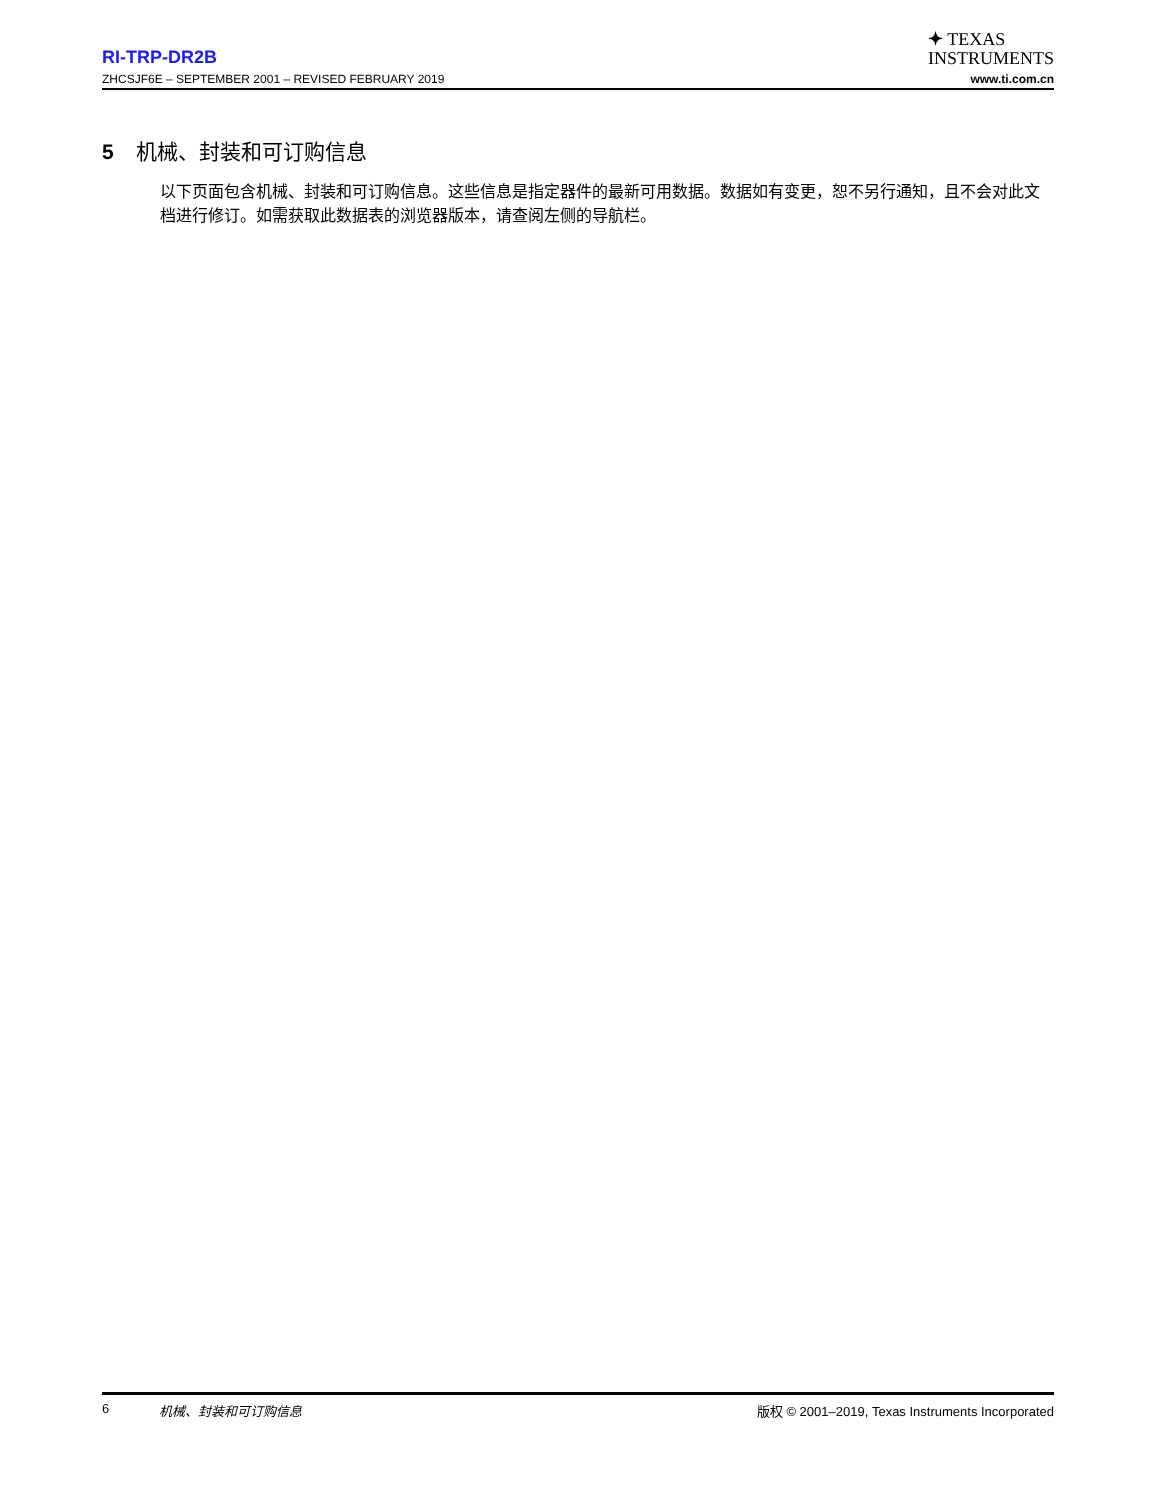RI-TRP-DR2B
✦ TEXAS
INSTRUMENTS
ZHCSJF6E – SEPTEMBER 2001 – REVISED FEBRUARY 2019 www.ti.com.cn
5 机械、封装和可订购信息
以下页面包含机械、封装和可订购信息。这些信息是指定器件的最新可用数据。数据如有变更，恕不另行通知，且不会对此文档进行修订。如需获取此数据表的浏览器版本，请查阅左侧的导航栏。
6 机械、封装和可订购信息 版权 © 2001–2019, Texas Instruments Incorporated